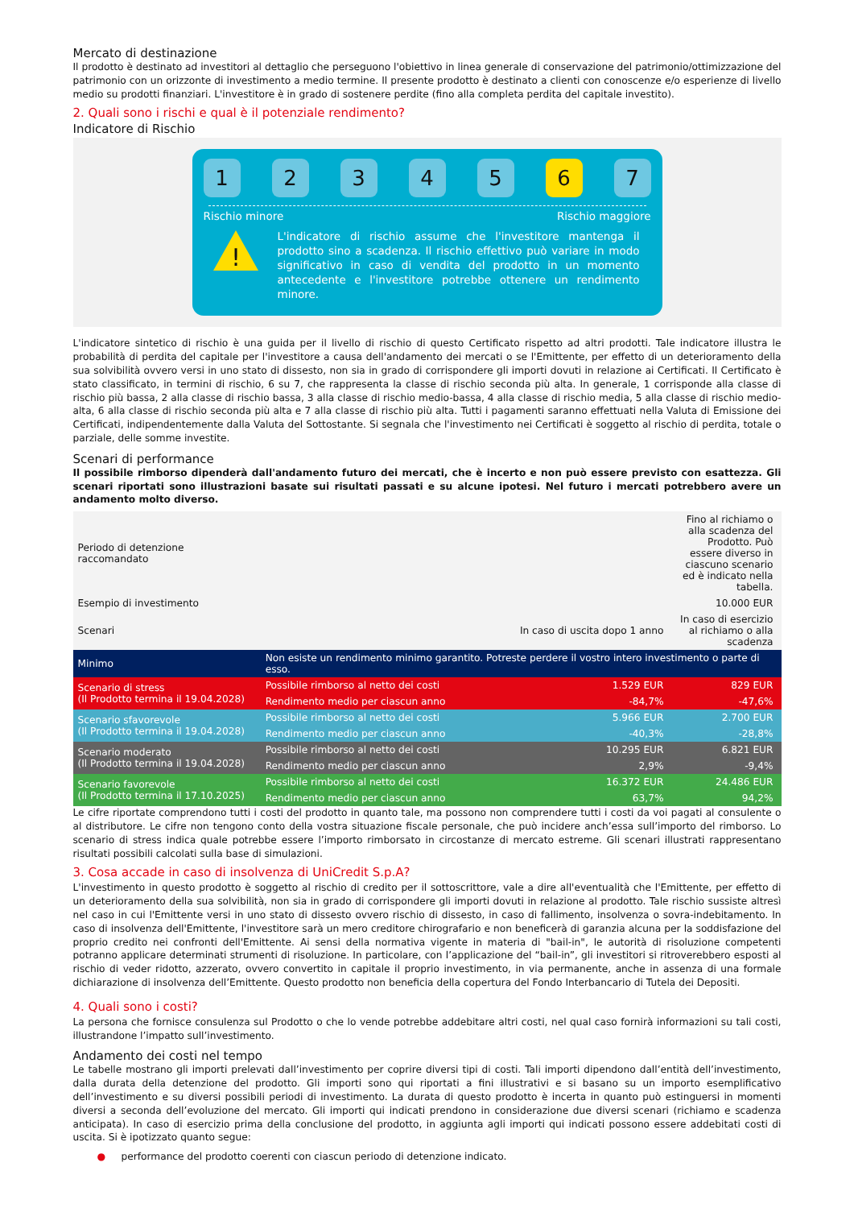Mercato di destinazione
Il prodotto è destinato ad investitori al dettaglio che perseguono l'obiettivo in linea generale di conservazione del patrimonio/ottimizzazione del patrimonio con un orizzonte di investimento a medio termine. Il presente prodotto è destinato a clienti con conoscenze e/o esperienze di livello medio su prodotti finanziari. L'investitore è in grado di sostenere perdite (fino alla completa perdita del capitale investito).
2. Quali sono i rischi e qual è il potenziale rendimento?
Indicatore di Rischio
1 2 3 4 5 6 7
Rischio minore Rischio maggiore
!
L'indicatore di rischio assume che l'investitore mantenga il prodotto sino a scadenza. Il rischio effettivo può variare in modo significativo in caso di vendita del prodotto in un momento antecedente e l'investitore potrebbe ottenere un rendimento minore.
L'indicatore sintetico di rischio è una guida per il livello di rischio di questo Certificato rispetto ad altri prodotti. Tale indicatore illustra le probabilità di perdita del capitale per l'investitore a causa dell'andamento dei mercati o se l'Emittente, per effetto di un deterioramento della sua solvibilità ovvero versi in uno stato di dissesto, non sia in grado di corrispondere gli importi dovuti in relazione ai Certificati. Il Certificato è stato classificato, in termini di rischio, 6 su 7, che rappresenta la classe di rischio seconda più alta. In generale, 1 corrisponde alla classe di rischio più bassa, 2 alla classe di rischio bassa, 3 alla classe di rischio medio-bassa, 4 alla classe di rischio media, 5 alla classe di rischio medio-alta, 6 alla classe di rischio seconda più alta e 7 alla classe di rischio più alta. Tutti i pagamenti saranno effettuati nella Valuta di Emissione dei Certificati, indipendentemente dalla Valuta del Sottostante. Si segnala che l'investimento nei Certificati è soggetto al rischio di perdita, totale o parziale, delle somme investite.
Scenari di performance
Il possibile rimborso dipenderà dall'andamento futuro dei mercati, che è incerto e non può essere previsto con esattezza. Gli scenari riportati sono illustrazioni basate sui risultati passati e su alcune ipotesi. Nel futuro i mercati potrebbero avere un andamento molto diverso.
| Periodo di detenzione raccomandato | | | Fino al richiamo o alla scadenza del Prodotto. Può essere diverso in ciascuno scenario ed è indicato nella tabella. |
| Esempio di investimento | | | 10.000 EUR |
| Scenari | | In caso di uscita dopo 1 anno | In caso di esercizio al richiamo o alla scadenza |
| Minimo | Non esiste un rendimento minimo garantito. Potreste perdere il vostro intero investimento o parte di esso. | | |
| Scenario di stress (Il Prodotto termina il 19.04.2028) | Possibile rimborso al netto dei costi | 1.529 EUR | 829 EUR |
| | Rendimento medio per ciascun anno | -84,7% | -47,6% |
| Scenario sfavorevole (Il Prodotto termina il 19.04.2028) | Possibile rimborso al netto dei costi | 5.966 EUR | 2.700 EUR |
| | Rendimento medio per ciascun anno | -40,3% | -28,8% |
| Scenario moderato (Il Prodotto termina il 19.04.2028) | Possibile rimborso al netto dei costi | 10.295 EUR | 6.821 EUR |
| | Rendimento medio per ciascun anno | 2,9% | -9,4% |
| Scenario favorevole (Il Prodotto termina il 17.10.2025) | Possibile rimborso al netto dei costi | 16.372 EUR | 24.486 EUR |
| | Rendimento medio per ciascun anno | 63,7% | 94,2% |
Le cifre riportate comprendono tutti i costi del prodotto in quanto tale, ma possono non comprendere tutti i costi da voi pagati al consulente o al distributore. Le cifre non tengono conto della vostra situazione fiscale personale, che può incidere anch’essa sull’importo del rimborso. Lo scenario di stress indica quale potrebbe essere l’importo rimborsato in circostanze di mercato estreme. Gli scenari illustrati rappresentano risultati possibili calcolati sulla base di simulazioni.
3. Cosa accade in caso di insolvenza di UniCredit S.p.A?
L'investimento in questo prodotto è soggetto al rischio di credito per il sottoscrittore, vale a dire all'eventualità che l'Emittente, per effetto di un deterioramento della sua solvibilità, non sia in grado di corrispondere gli importi dovuti in relazione al prodotto. Tale rischio sussiste altresì nel caso in cui l'Emittente versi in uno stato di dissesto ovvero rischio di dissesto, in caso di fallimento, insolvenza o sovra-indebitamento. In caso di insolvenza dell'Emittente, l'investitore sarà un mero creditore chirografario e non beneficerà di garanzia alcuna per la soddisfazione del proprio credito nei confronti dell'Emittente. Ai sensi della normativa vigente in materia di "bail-in", le autorità di risoluzione competenti potranno applicare determinati strumenti di risoluzione. In particolare, con l’applicazione del “bail-in”, gli investitori si ritroverebbero esposti al rischio di veder ridotto, azzerato, ovvero convertito in capitale il proprio investimento, in via permanente, anche in assenza di una formale dichiarazione di insolvenza dell’Emittente. Questo prodotto non beneficia della copertura del Fondo Interbancario di Tutela dei Depositi.
4. Quali sono i costi?
La persona che fornisce consulenza sul Prodotto o che lo vende potrebbe addebitare altri costi, nel qual caso fornirà informazioni su tali costi, illustrandone l’impatto sull’investimento.
Andamento dei costi nel tempo
Le tabelle mostrano gli importi prelevati dall’investimento per coprire diversi tipi di costi. Tali importi dipendono dall’entità dell’investimento, dalla durata della detenzione del prodotto. Gli importi sono qui riportati a fini illustrativi e si basano su un importo esemplificativo dell’investimento e su diversi possibili periodi di investimento. La durata di questo prodotto è incerta in quanto può estinguersi in momenti diversi a seconda dell’evoluzione del mercato. Gli importi qui indicati prendono in considerazione due diversi scenari (richiamo e scadenza anticipata). In caso di esercizio prima della conclusione del prodotto, in aggiunta agli importi qui indicati possono essere addebitati costi di uscita. Si è ipotizzato quanto segue:
● performance del prodotto coerenti con ciascun periodo di detenzione indicato.